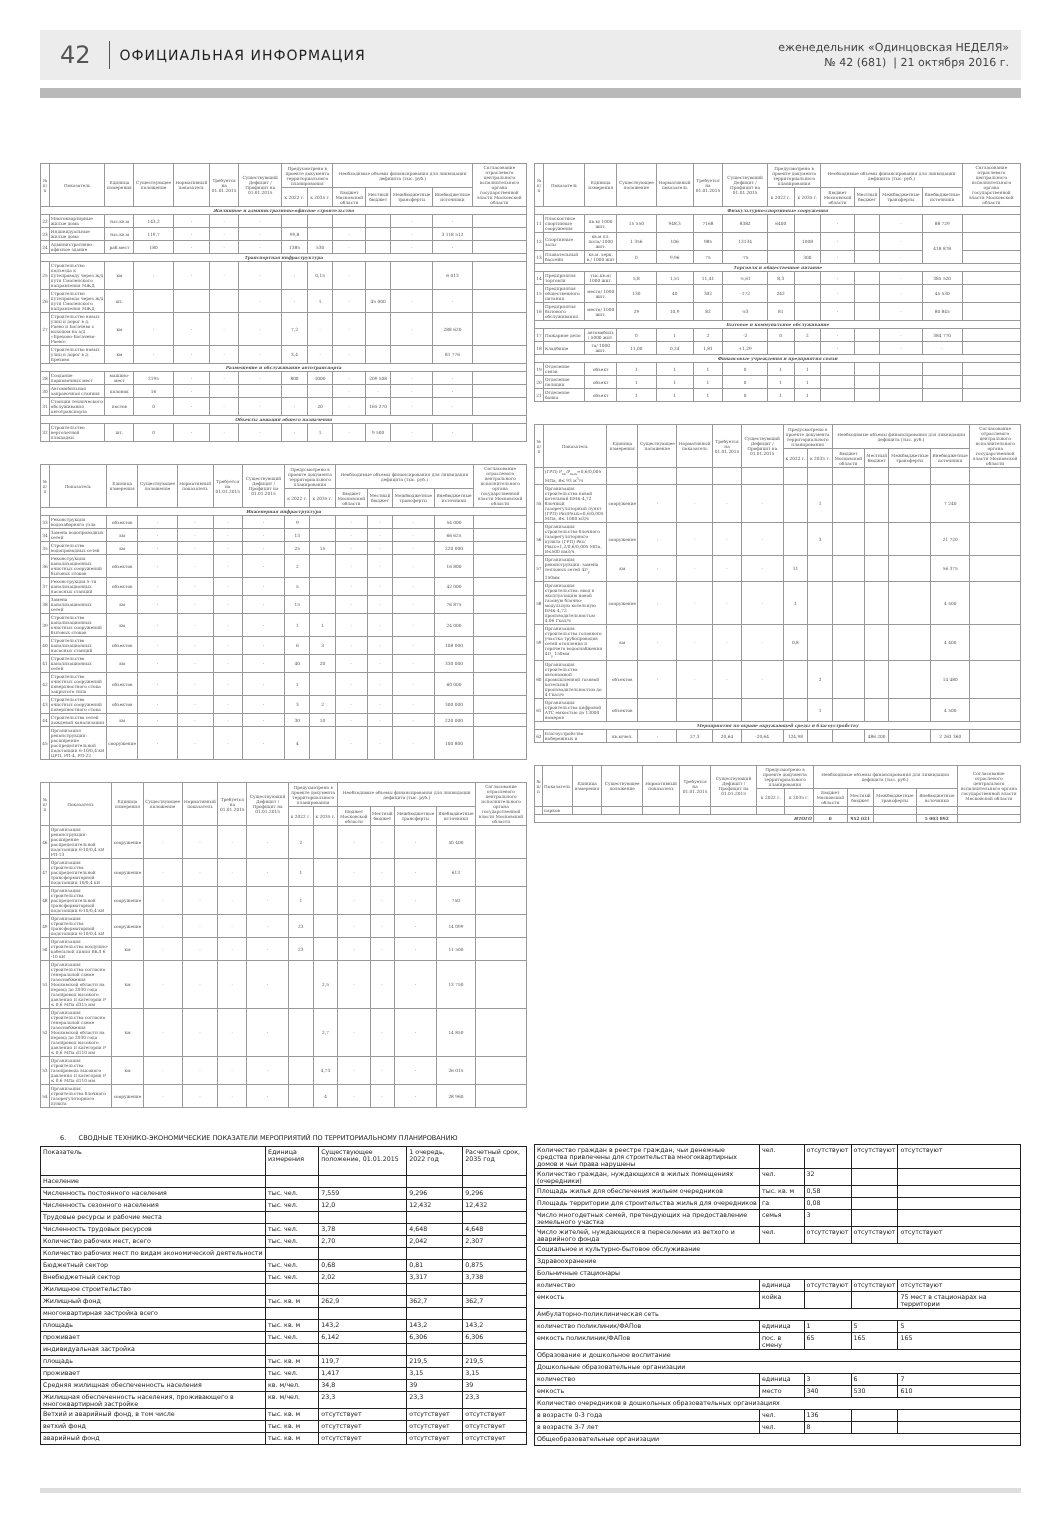42 ОФИЦИАЛЬНАЯ ИНФОРМАЦИЯ
еженедельник «Одинцовская НЕДЕЛЯ»
№ 42 (681) | 21 октября 2016 г.
| № п/п | Показатель | Единица измерения | Существующее положение | Нормативный показатель | Требуется на 01.01.2015 | Существующий Дефицит / Профицит на 01.01.2015 | Предусмотрено в проекте документа территориального планирования | | Необходимые объемы финансирования для ликвидации дефицита (тыс. руб.) | | | | Согласование отраслевого центрального исполнительного органа государственной власти Московской области |
| --- | --- | --- | --- | --- | --- | --- | --- | --- | --- | --- | --- | --- | --- |
| | | | | | | | к 2022 г. | к 2035 г. | Бюджет Московской области | Местный бюджет | Межбюджетные трансферты | Внебюджетные источники | |
| Жилищное и административно-офисное строительство | | | | | | | | | | | | | |
| 22 | Многоквартирные жилые дома | тыс.кв.м | 143,2 | - | - | - | | | | | - | - | |
| 23 | Индивидуальные жилые дома | тыс.кв.м | 119,7 | - | - | - | 99,8 | | - | | - | 3 118 512 | |
| 24 | Административно-офисное здание | раб.мест | 180 | - | - | - | 1385 | 530 | - | | - | - | |
| Транспортная инфраструктура | | | | | | | | | | | | | |
| 25 | Строительство подъезда к путепроводу через ж/д пути Смоленского направления МЖД | км | - | - | - | - | - | 0,15 | - | | | 6 013 | |
| 26 | Строительство путепровода через ж/д пути Смоленского направления МЖД | шт. | | | | - | - | 1 | - | 45 000 | - | - | |
| 27 | Строительство новых улиц и дорог в д. Раево и Богачево с выходом на а/д «Брехово-Богачево-Раево» | км | - | - | - | - | 7,2 | - | - | | - | 288 620 | |
| | Строительство новых улиц и дорог в д. Брехово | км | - | - | - | - | 3,4 | - | - | | | 81 776 | |
| Размещение и обслуживание автотранспорта | | | | | | | | | | | | | |
| 28 | Создание парковочных мест | машино-мест | 2195 | - | - | - | 800 | 1000 | - | 209 508 | - | - | |
| 30 | Автомобильная заправочная станция | колонок | 16 | - | | | | | - | - | - | - | |
| 31 | Станции технического обслуживания автотранспорта | постов | 0 | - | - | - | - | 20 | - | 165 270 | - | - | |
| Объекты авиации общего назначения | | | | | | | | | | | | | |
| 32 | Строительство вертолетной площадки | шт. | 0 | - | - | - | - | 1 | - | 9 500 | - | - | |
| № п/п | Показатель | Единица измерения | Существующее положение | Нормативный показатель | Требуется на 01.01.2015 | Существующий Дефицит / Профицит на 01.01.2015 | Предусмотрено в проекте документа территориального планирования | | Необходимые объемы финансирования для ликвидации дефицита (тыс. руб.) | | | | Согласование отраслевого центрального исполнительного органа государственной власти Московской области |
| --- | --- | --- | --- | --- | --- | --- | --- | --- | --- | --- | --- | --- | --- |
| | | | | | | | к 2022 г. | к 2035 г. | Бюджет Московской области | Местный бюджет | Межбюджетные трансферты | Внебюджетные источники | |
| Инженерная инфраструктура | | | | | | | | | | | | | |
| 33 | Реконструкция водозаборного узла | объектов | - | - | - | - | 9 | | - | - | - | 54 000 | |
| 34 | Замена водопроводных сетей | км | - | - | - | - | 13 | | - | - | - | 66 625 | |
| 35 | Строительство водопроводных сетей | км | - | - | - | - | 25 | 15 | - | - | - | 220 000 | |
| 36 | Реконструкция канализационных очистных сооружений бытовых стоков | объектов | - | - | - | - | 2 | | - | - | - | 16 800 | |
| 37 | Реконструкция 5-ти канализационных насосных станций | объектов | - | - | - | - | 5 | | - | - | - | 42 000 | |
| 38 | Замена канализационных сетей | км | - | - | - | - | 15 | | - | - | - | 76 875 | |
| 39 | Строительство канализационных очистных сооружений бытовых стоков | км | - | - | - | - | 1 | 1 | - | - | - | 24 000 | |
| 40 | Строительство канализационных насосных станций | объектов | - | - | - | - | 6 | 3 | - | - | - | 108 000 | |
| 41 | Строительство канализационных сетей | км | - | - | - | - | 40 | 20 | - | - | - | 330 000 | |
| 42 | Строительство очистных сооружений поверхностного стока закрытого типа | объектов | - | - | - | - | 1 | | - | - | - | 60 000 | |
| 43 | Строительство очистных сооружений поверхностного стока | объектов | - | - | - | - | 3 | 2 | - | - | - | 300 000 | |
| 44 | Строительство сетей дождевой канализации | км | - | - | - | - | 30 | 10 | - | - | - | 220 000 | |
| 45 | Организация реконструкции: расширение распределительной подстанции 6-10/0,4 кВ ЦРП, РП-4, РП-22 | сооружение | - | - | - | - | 4 | | - | - | - | 100 800 | |
| № п/п | Показатель | Единица измерения | Существующее положение | Нормативный показатель | Требуется на 01.01.2015 | Существующий Дефицит / Профицит на 01.01.2015 | Предусмотрено в проекте документа территориального планирования | | Необходимые объемы финансирования для ликвидации дефицита (тыс. руб.) | | | | Согласование отраслевого центрального исполнительного органа государственной власти Московской области |
| --- | --- | --- | --- | --- | --- | --- | --- | --- | --- | --- | --- | --- | --- |
| | | | | | | | к 2022 г. | к 2035 г. | Бюджет Московской области | Местный бюджет | Межбюджетные трансферты | Внебюджетные источники | |
| 46 | Организация реконструкции: расширение распределительной подстанции 6-10/0,4 кВ РП-13 | сооружение | - | - | - | - | 2 | | - | - | - | 50 400 | |
| 47 | Организация строительства распределительной трансформаторной подстанции 10/0,4 кВ | сооружение | - | - | - | - | 1 | | - | - | - | 613 | |
| 48 | Организация строительства распределительной трансформаторной подстанции 6-10/0,4 кВ | сооружение | - | - | - | - | 1 | | - | - | - | 750 | |
| 49 | Организация строительства трансформаторной подстанции 6-10/0,4 кВ | сооружение | - | - | - | - | 23 | | - | - | - | 14 099 | |
| 50 | Организация строительства воздушно-кабельной линии ВКЛ 6 -10 кВ | км | - | - | - | - | 23 | | - | - | - | 11 500 | |
| 51 | Организация строительства согласно генеральной схеме газоснабжения Московской области на период до 2030 года газопровод высокого давления II категории P ≤ 0,6 МПа d315 мм | км | - | - | - | - | | 2,5 | - | - | - | 13 750 | |
| 52 | Организация строительства согласно генеральной схеме газоснабжения Московской области на период до 2030 года газопровод высокого давления II категории P ≤ 0,6 МПа d110 мм | км | - | - | - | - | | 2,7 | - | - | - | 14 850 | |
| 53 | Организация строительства газопровода высокого давления II категории P ≤ 0,6 МПа d110 мм | км | - | - | - | - | | 4,73 | - | - | - | 26 015 | |
| 54 | Организация строительства блочного газорегуляторного пункта | сооружение | - | - | - | - | | 4 | - | - | - | 28 960 | |
| № п/п | Показатель | Единица измерения | Существующее положение | Нормативный показатель | Требуется на 01.01.2015 | Существующий Дефицит / Профицит на 01.01.2015 | Предусмотрено в проекте документа территориального планирования | | Необходимые объемы финансирования для ликвидации дефицита (тыс. руб.) | | | | Согласование отраслевого центрального исполнительного органа государственной власти Московской области |
| --- | --- | --- | --- | --- | --- | --- | --- | --- | --- | --- | --- | --- | --- |
| | | | | | | | к 2022 г. | к 2035 г. | Бюджет Московской области | Местный бюджет | Межбюджетные трансферты | Внебюджетные источники | |
| Физкультурно-спортивные сооружения | | | | | | | | | | | | | |
| 11 | Плоскостные спортивные сооружения | кв.м/ 1000 жит. | 15 550 | 948,3 | 7168 | 8382 | 6400 | | - | | - | 88 729 | |
| 12 | Спортивные залы | кв.м пл. пола/ 1000 жит. | 1 356 | 106 | 985 | 13134 | | 1008 | - | | - | 418 878 | |
| 13 | Плавательный бассейн | кв.м. зерк. в./ 1000 жит | 0 | 9,96 | 75 | -75 | | 300 | - | | - | | |
| Торговля и общественное питание | | | | | | | | | | | | | |
| 14 | Предприятия торговли | тыс.кв.м/ 1000 жит. | 5,8 | 1,51 | 11,41 | -5,61 | 8,3 | | - | | - | 385 520 | |
| 15 | Предприятия общественного питания | место/ 1000 жит. | 130 | 40 | 302 | -172 | 242 | | - | | - | 45 530 | |
| 16 | Предприятия бытового обслуживания | место/ 1000 жит. | 29 | 10,9 | 82 | -53 | 81 | | - | | - | 80 845 | |
| Бытовое и коммунальное обслуживание | | | | | | | | | | | | | |
| 17 | Пожарное депо | автомобиль / 5000 жит. | 0 | 1 | 2 | -2 | 0 | 2 | - | | - | 384 770 | |
| 18 | Кладбище | га/ 1000 жит. | 11,00 | 0,24 | 1,81 | +1,29 | | | - | | - | - | |
| Финансовые учреждения и предприятия связи | | | | | | | | | | | | | |
| 19 | Отделение связи | объект | 1 | 1 | 1 | 0 | 1 | 1 | | | | | |
| 20 | Отделение полиции | объект | 1 | 1 | 1 | 0 | 1 | 1 | | | | | |
| 21 | Отделение банка | объект | 1 | 1 | 1 | 0 | 1 | 1 | | | | | |
| № п/п | Показатель | Единица измерения | Существующее положение | Нормативный показатель | Требуется на 01.01.2015 | Существующий Дефицит / Профицит на 01.01.2015 | Предусмотрено в проекте документа территориального планирования | | Необходимые объемы финансирования для ликвидации дефицита (тыс. руб.) | | | | Согласование отраслевого центрального исполнительного органа государственной власти Московской области |
| --- | --- | --- | --- | --- | --- | --- | --- | --- | --- | --- | --- | --- | --- |
| | | | | | | | к 2022 г. | к 2035 г. | Бюджет Московской области | Местный бюджет | Межбюджетные трансферты | Внебюджетные источники | |
| | (ГРП) P<sub>вх</sub>/P<sub>вых</sub>=0,6/0,005 МПа, В≤ 93 м<sup>3</sup>/ч | | | | | | | | | | | | |
| 55 | Организация строительства новой котельной БМК-4,72 блочный газорегуляторный пункт (ГРП) Рвх/Рвых=0,6/0,005 МПа, В≤ 1000 м3/ч | сооружение | - | - | - | - | | 1 | | | | 7 240 | |
| 56 | Организация строительства блочного газорегуляторного пункта (ГРП) Рвх/Рвых=1,2/0,6/0,005 МПа, В≤500 нм3/ч | сооружение | - | - | - | - | | 3 | | | | 21 720 | |
| 57 | Организация реконструкции: замена тепловых сетей 4D<sub>у</sub> 150мм | км | - | - | - | - | 11 | | | | | 56 375 | |
| 58 | Организация строительства: ввод в эксплуатацию новой газовую блочно-модульную котельную БМК-4,72 производительностью 4,06 Гкал/ч | сооружение | - | - | - | - | 1 | | | | | 4 500 | |
| 59 | Организация строительства головного участка трубопроводов сетей отопления и горячего водоснабжения 4D<sub>у</sub> 150мм | км | - | - | - | - | 0,8 | | | | | 4 400 | |
| 60 | Организация строительства автономной промышленной газовой котельной производительностью до 4 Гкал/ч | объектов | - | - | - | - | | 2 | | | | 14 480 | |
| 61 | Организация строительства цифровой АТС емкостью до 13000 номеров | объектов | | | | | | 1 | | | | 4 500 | |
| Мероприятия по охране окружающей среды и благоустройству | | | | | | | | | | | | | |
| 62 | Благоустройство набережных и | кв.м/чел. | - | 27,3 | 20,64 | -20,64 | 124,98 | | | 486 200 | | 2 263 360 | |
| № п/п | Показатель | Единица измерения | Существующее положение | Нормативный показатель | Требуется на 01.01.2015 | Существующий Дефицит / Профицит на 01.01.2015 | Предусмотрено в проекте документа территориального планирования | | Необходимые объемы финансирования для ликвидации дефицита (тыс. руб.) | | | | Согласование отраслевого центрального исполнительного органа государственной власти Московской области |
| --- | --- | --- | --- | --- | --- | --- | --- | --- | --- | --- | --- | --- | --- |
| | | | | | | | к 2022 г. | к 2035 г. | Бюджет Московской области | Местный бюджет | Межбюджетные трансферты | Внебюджетные источники | |
| | парков | | | | | | | | | | | | |
| ИТОГО | | | | | | | | | 0 | 952 021 | | 5 003 892 | |
6. СВОДНЫЕ ТЕХНИКО-ЭКОНОМИЧЕСКИЕ ПОКАЗАТЕЛИ МЕРОПРИЯТИЙ ПО ТЕРРИТОРИАЛЬНОМУ ПЛАНИРОВАНИЮ
| Показатель | Единица измерения | Существующее положение, 01.01.2015 | 1 очередь, 2022 год | Расчетный срок, 2035 год |
| Население | | | | |
| Численность постоянного населения | тыс. чел. | 7,559 | 9,296 | 9,296 |
| Численность сезонного населения | тыс. чел. | 12,0 | 12,432 | 12,432 |
| Трудовые ресурсы и рабочие места | | | | |
| Численность трудовых ресурсов | тыс. чел. | 3,78 | 4,648 | 4,648 |
| Количество рабочих мест, всего | тыс. чел. | 2,70 | 2,042 | 2,307 |
| Количество рабочих мест по видам экономической деятельности | | | | |
| Бюджетный сектор | тыс. чел. | 0,68 | 0,81 | 0,875 |
| Внебюджетный сектор | тыс. чел. | 2,02 | 3,317 | 3,738 |
| Жилищное строительство | | | | |
| Жилищный фонд | тыс. кв. м | 262,9 | 362,7 | 362,7 |
| многоквартирная застройка всего | | | | |
| площадь | тыс. кв. м | 143,2 | 143,2 | 143,2 |
| проживает | тыс. чел. | 6,142 | 6,306 | 6,306 |
| индивидуальная застройка | | | | |
| площадь | тыс. кв. м | 119,7 | 219,5 | 219,5 |
| проживает | тыс. чел. | 1,417 | 3,15 | 3,15 |
| Средняя жилищная обеспеченность населения | кв. м/чел. | 34,8 | 39 | 39 |
| Жилищная обеспеченность населения, проживающего в многоквартирной застройке | кв. м/чел. | 23,3 | 23,3 | 23,3 |
| Ветхий и аварийный фонд, в том числе | тыс. кв. м | отсутствует | отсутствует | отсутствует |
| ветхий фонд | тыс. кв. м | отсутствует | отсутствует | отсутствует |
| аварийный фонд | тыс. кв. м | отсутствует | отсутствует | отсутствует |
| Количество граждан в реестре граждан, чьи денежные средства привлечены для строительства многоквартирных домов и чьи права нарушены | чел. | отсутствуют | отсутствуют | отсутствуют |
| Количество граждан, нуждающихся в жилых помещениях (очередники) | чел. | 32 | | |
| Площадь жилья для обеспечения жильем очередников | тыс. кв. м | 0,58 | | |
| Площадь территории для строительства жилья для очередников | га | 0,08 | | |
| Число многодетных семей, претендующих на предоставление земельного участка | семья | 3 | | |
| Число жителей, нуждающихся в переселении из ветхого и аварийного фонда | чел. | отсутствуют | отсутствуют | отсутствуют |
| Социальное и культурно-бытовое обслуживание | | | | |
| Здравоохранение | | | | |
| Больничные стационары | | | | |
| количество | единица | отсутствуют | отсутствуют | отсутствуют |
| емкость | койка | | | 75 мест в стационарах на территории |
| Амбулаторно-поликлиническая сеть | | | | |
| количество поликлиник/ФАПов | единица | 1 | 5 | 5 |
| емкость поликлиник/ФАПов | пос. в смену | 65 | 165 | 165 |
| Образование и дошкольное воспитание | | | | |
| Дошкольные образовательные организации | | | | |
| количество | единица | 3 | 6 | 7 |
| емкость | место | 340 | 530 | 610 |
| Количество очередников в дошкольных образовательных организациях | | | | |
| в возрасте 0-3 года | чел. | 136 | | |
| в возрасте 3-7 лет | чел. | 8 | | |
| Общеобразовательные организации | | | | |